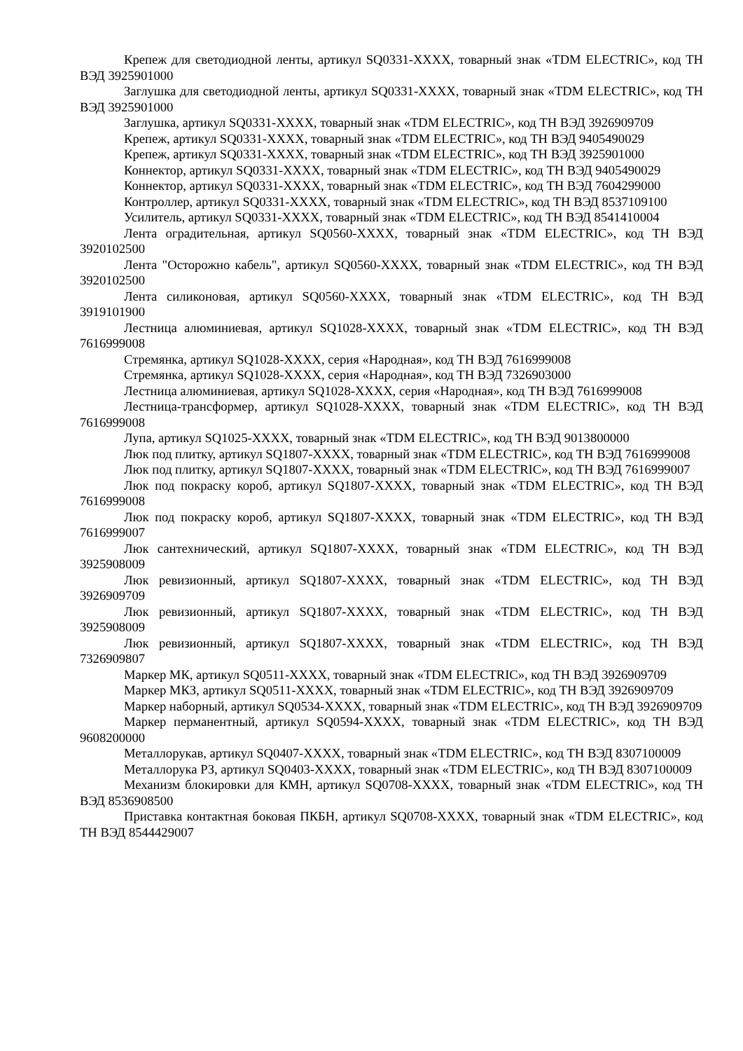Крепеж для светодиодной ленты, артикул SQ0331-XXXX, товарный знак «TDM ELECTRIC», код ТН ВЭД 3925901000
Заглушка для светодиодной ленты, артикул SQ0331-XXXX, товарный знак «TDM ELECTRIC», код ТН ВЭД 3925901000
Заглушка, артикул SQ0331-XXXX, товарный знак «TDM ELECTRIC», код ТН ВЭД 3926909709
Крепеж, артикул SQ0331-XXXX, товарный знак «TDM ELECTRIC», код ТН ВЭД 9405490029
Крепеж, артикул SQ0331-XXXX, товарный знак «TDM ELECTRIC», код ТН ВЭД 3925901000
Коннектор, артикул SQ0331-XXXX, товарный знак «TDM ELECTRIC», код ТН ВЭД 9405490029
Коннектор, артикул SQ0331-XXXX, товарный знак «TDM ELECTRIC», код ТН ВЭД 7604299000
Контроллер, артикул SQ0331-XXXX, товарный знак «TDM ELECTRIC», код ТН ВЭД 8537109100
Усилитель, артикул SQ0331-XXXX, товарный знак «TDM ELECTRIC», код ТН ВЭД 8541410004
Лента оградительная, артикул SQ0560-XXXX, товарный знак «TDM ELECTRIC», код ТН ВЭД 3920102500
Лента "Осторожно кабель", артикул SQ0560-XXXX, товарный знак «TDM ELECTRIC», код ТН ВЭД 3920102500
Лента силиконовая, артикул SQ0560-XXXX, товарный знак «TDM ELECTRIC», код ТН ВЭД 3919101900
Лестница алюминиевая, артикул SQ1028-XXXX, товарный знак «TDM ELECTRIC», код ТН ВЭД 7616999008
Стремянка, артикул SQ1028-XXXX, серия «Народная», код ТН ВЭД 7616999008
Стремянка, артикул SQ1028-XXXX, серия «Народная», код ТН ВЭД 7326903000
Лестница алюминиевая, артикул SQ1028-XXXX, серия «Народная», код ТН ВЭД 7616999008
Лестница-трансформер, артикул SQ1028-XXXX, товарный знак «TDM ELECTRIC», код ТН ВЭД 7616999008
Лупа, артикул SQ1025-XXXX, товарный знак «TDM ELECTRIC», код ТН ВЭД 9013800000
Люк под плитку, артикул SQ1807-XXXX, товарный знак «TDM ELECTRIC», код ТН ВЭД 7616999008
Люк под плитку, артикул SQ1807-XXXX, товарный знак «TDM ELECTRIC», код ТН ВЭД 7616999007
Люк под покраску короб, артикул SQ1807-XXXX, товарный знак «TDM ELECTRIC», код ТН ВЭД 7616999008
Люк под покраску короб, артикул SQ1807-XXXX, товарный знак «TDM ELECTRIC», код ТН ВЭД 7616999007
Люк сантехнический, артикул SQ1807-XXXX, товарный знак «TDM ELECTRIC», код ТН ВЭД 3925908009
Люк ревизионный, артикул SQ1807-XXXX, товарный знак «TDM ELECTRIC», код ТН ВЭД 3926909709
Люк ревизионный, артикул SQ1807-XXXX, товарный знак «TDM ELECTRIC», код ТН ВЭД 3925908009
Люк ревизионный, артикул SQ1807-XXXX, товарный знак «TDM ELECTRIC», код ТН ВЭД 7326909807
Маркер МК, артикул SQ0511-XXXX, товарный знак «TDM ELECTRIC», код ТН ВЭД 3926909709
Маркер МКЗ, артикул SQ0511-XXXX, товарный знак «TDM ELECTRIC», код ТН ВЭД 3926909709
Маркер наборный, артикул SQ0534-XXXX, товарный знак «TDM ELECTRIC», код ТН ВЭД 3926909709
Маркер перманентный, артикул SQ0594-XXXX, товарный знак «TDM ELECTRIC», код ТН ВЭД 9608200000
Металлорукав, артикул SQ0407-XXXX, товарный знак «TDM ELECTRIC», код ТН ВЭД 8307100009
Металлорука РЗ, артикул SQ0403-XXXX, товарный знак «TDM ELECTRIC», код ТН ВЭД 8307100009
Механизм блокировки для КМН, артикул SQ0708-XXXX, товарный знак «TDM ELECTRIC», код ТН ВЭД 8536908500
Приставка контактная боковая ПКБН, артикул SQ0708-XXXX, товарный знак «TDM ELECTRIC», код ТН ВЭД 8544429007